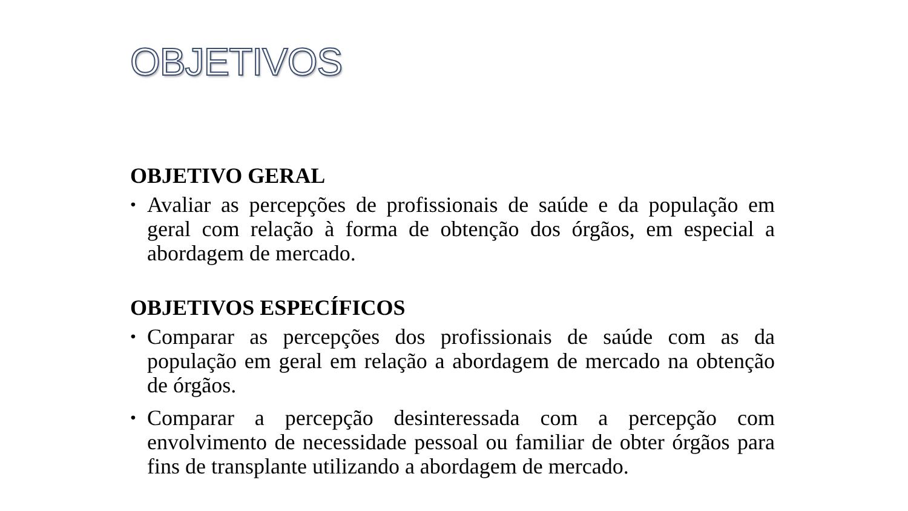OBJETIVOS
OBJETIVO GERAL
• Avaliar as percepções de profissionais de saúde e da população em geral com relação à forma de obtenção dos órgãos, em especial a abordagem de mercado.
OBJETIVOS ESPECÍFICOS
• Comparar as percepções dos profissionais de saúde com as da população em geral em relação a abordagem de mercado na obtenção de órgãos.
• Comparar a percepção desinteressada com a percepção com envolvimento de necessidade pessoal ou familiar de obter órgãos para fins de transplante utilizando a abordagem de mercado.